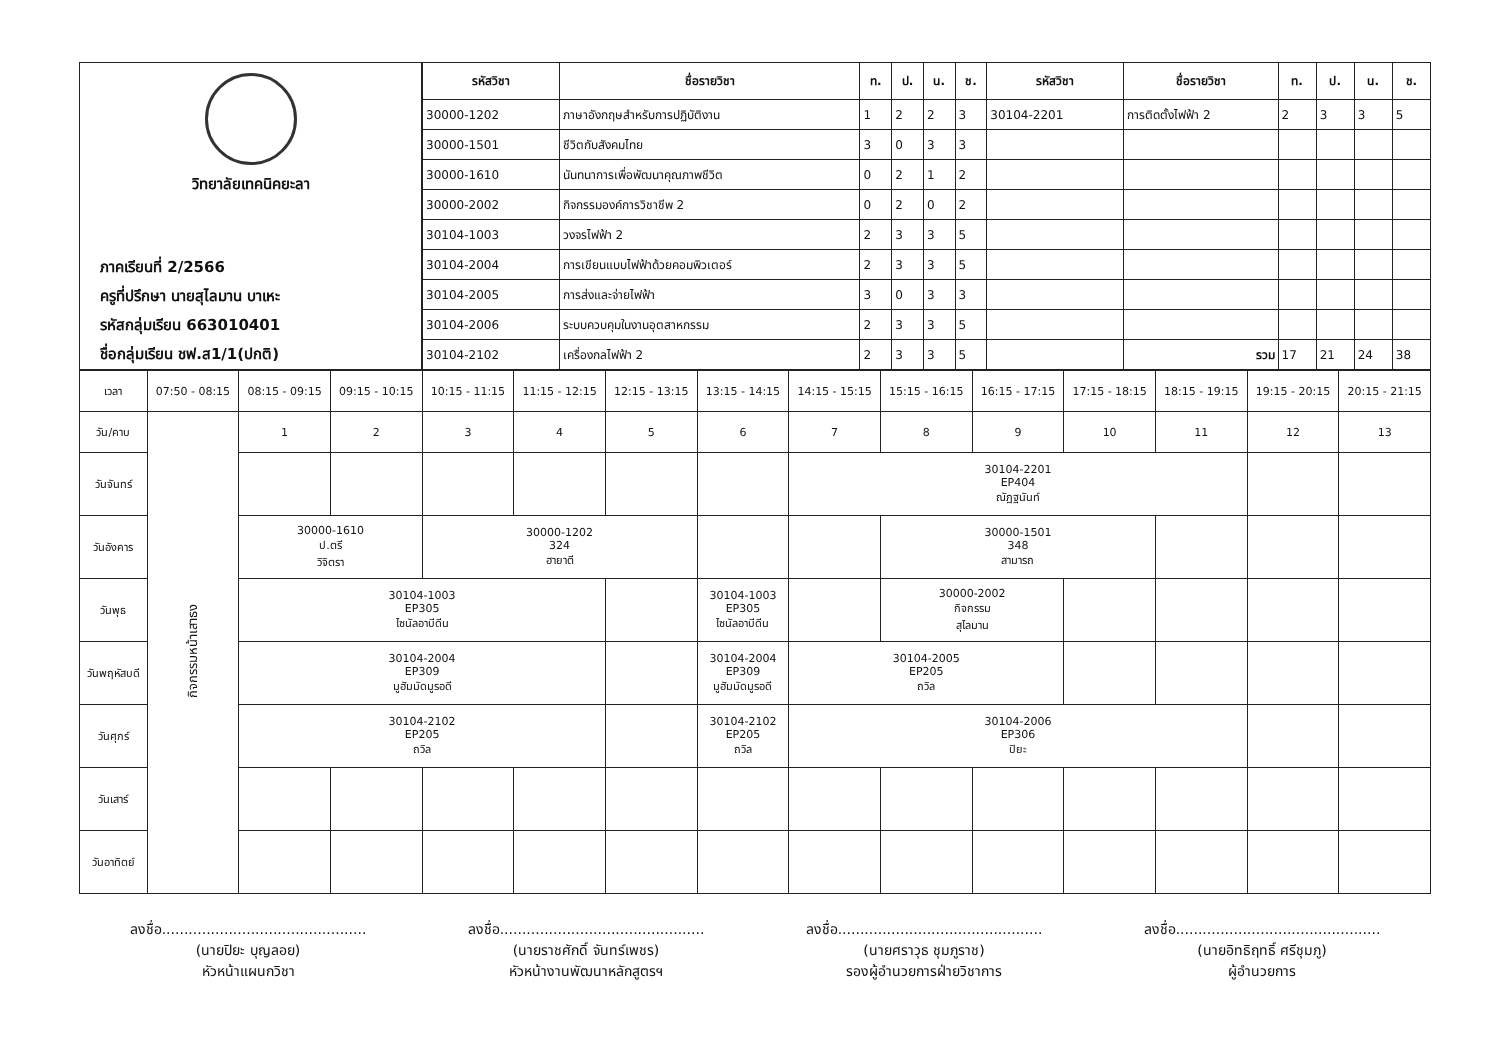วิทยาลัยเทคนิคยะลา
ภาคเรียนที่ 2/2566
ครูที่ปรึกษา นายสุไลมาน บาเหะ
รหัสกลุ่มเรียน 663010401
ชื่อกลุ่มเรียน ชฟ.ส1/1(ปกติ)
| รหัสวิชา | ชื่อรายวิชา | ท. | ป. | น. | ช. | รหัสวิชา | ชื่อรายวิชา | ท. | ป. | น. | ช. |
| --- | --- | --- | --- | --- | --- | --- | --- | --- | --- | --- | --- |
| 30000-1202 | ภาษาอังกฤษสำหรับการปฏิบัติงาน | 1 | 2 | 2 | 3 | 30104-2201 | การติดตั้งไฟฟ้า 2 | 2 | 3 | 3 | 5 |
| 30000-1501 | ชีวิตกับสังคมไทย | 3 | 0 | 3 | 3 | | | | | | |
| 30000-1610 | นันทนาการเพื่อพัฒนาคุณภาพชีวิต | 0 | 2 | 1 | 2 | | | | | | |
| 30000-2002 | กิจกรรมองค์การวิชาชีพ 2 | 0 | 2 | 0 | 2 | | | | | | |
| 30104-1003 | วงจรไฟฟ้า 2 | 2 | 3 | 3 | 5 | | | | | | |
| 30104-2004 | การเขียนแบบไฟฟ้าด้วยคอมพิวเตอร์ | 2 | 3 | 3 | 5 | | | | | | |
| 30104-2005 | การส่งและจ่ายไฟฟ้า | 3 | 0 | 3 | 3 | | | | | | |
| 30104-2006 | ระบบควบคุมในงานอุตสาหกรรม | 2 | 3 | 3 | 5 | | | | | | |
| 30104-2102 | เครื่องกลไฟฟ้า 2 | 2 | 3 | 3 | 5 | | รวม | 17 | 21 | 24 | 38 |
| เวลา | 07:50 - 08:15 | 08:15 - 09:15 | 09:15 - 10:15 | 10:15 - 11:15 | 11:15 - 12:15 | 12:15 - 13:15 | 13:15 - 14:15 | 14:15 - 15:15 | 15:15 - 16:15 | 16:15 - 17:15 | 17:15 - 18:15 | 18:15 - 19:15 | 19:15 - 20:15 | 20:15 - 21:15 |
| วัน/คาบ | กิจกรรมหน้าเสาธง | 1 | 2 | 3 | 4 | 5 | 6 | 7 | 8 | 9 | 10 | 11 | 12 | 13 |
| วันจันทร์ | | | | | | | | 30104-2201 EP404 ณัฏฐนันท์ | | | | | | |
| วันอังคาร | | 30000-1610 ป.ตรี วิจิตรา | | 30000-1202 324 ฮายาตี | | | | | 30000-1501 348 สามารถ | | | | | |
| วันพุธ | | 30104-1003 EP305 ไซนัลอาบีดีน | | | | | 30104-1003 EP305 ไซนัลอาบีดีน | | 30000-2002 กิจกรรม สุไลมาน | | | | | |
| วันพฤหัสบดี | | 30104-2004 EP309 มูฮัมมัดมูรอดี | | | | | 30104-2004 EP309 มูฮัมมัดมูรอดี | 30104-2005 EP205 ถวิล | | | | | | |
| วันศุกร์ | | 30104-2102 EP205 ถวิล | | | | | 30104-2102 EP205 ถวิล | 30104-2006 EP306 ปิยะ | | | | | | |
| วันเสาร์ | | | | | | | | | | | | | | |
| วันอาทิตย์ | | | | | | | | | | | | | | |
ลงชื่อ..............................................
(นายปิยะ บุญลอย)
หัวหน้าแผนกวิชา
ลงชื่อ..............................................
(นายราชศักดิ์ จันทร์เพชร)
หัวหน้างานพัฒนาหลักสูตรฯ
ลงชื่อ..............................................
(นายศราวุธ ชุมภูราช)
รองผู้อำนวยการฝ่ายวิชาการ
ลงชื่อ..............................................
(นายอิทธิฤทธิ์ ศรีชุมภู)
ผู้อำนวยการ